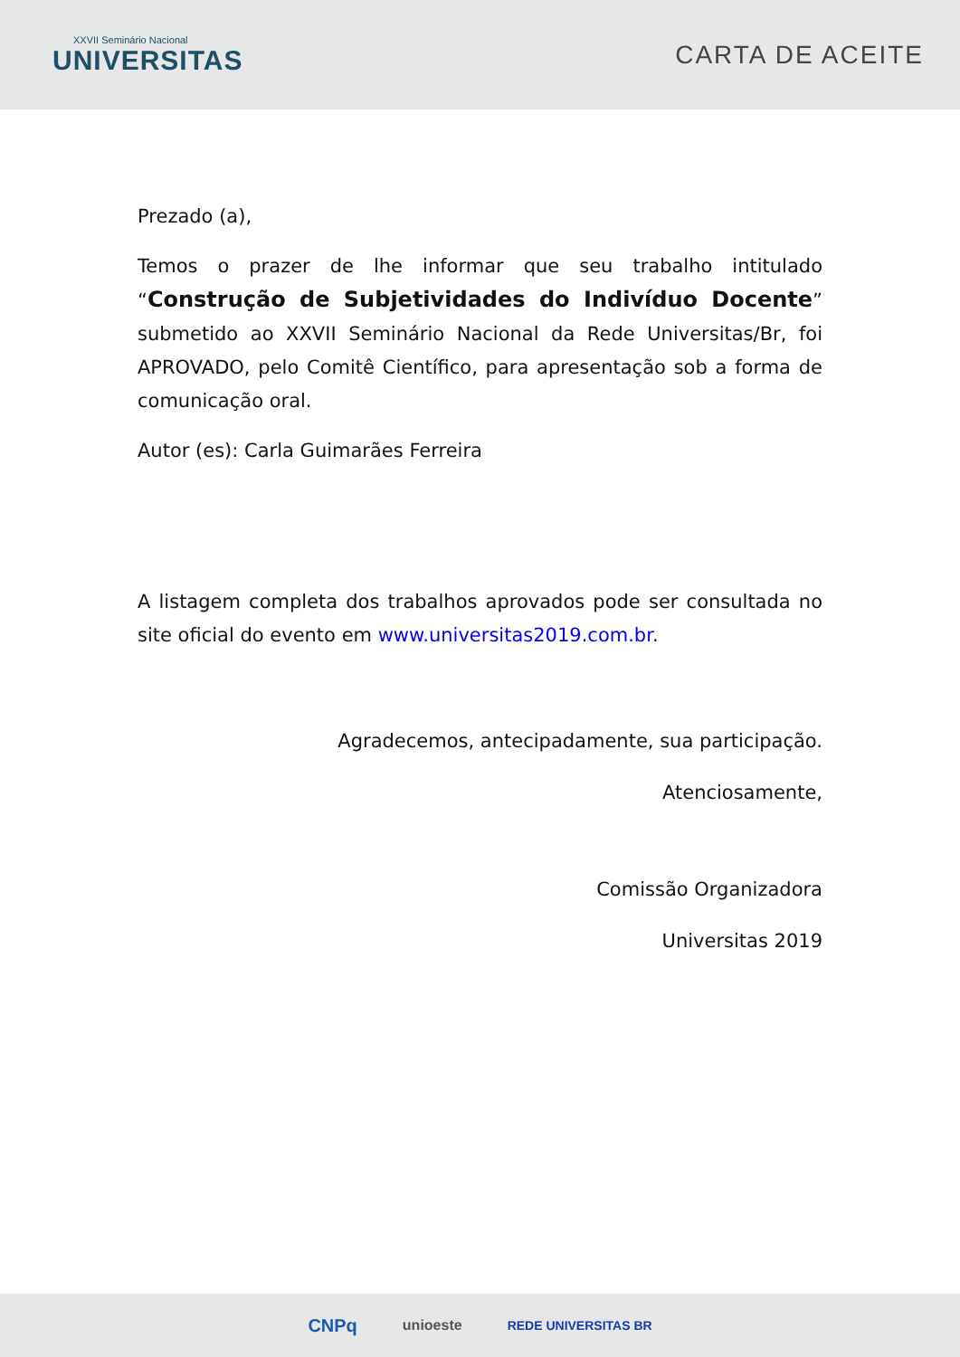XXVII Seminário Nacional
UNIVERSITAS
CARTA DE ACEITE
Prezado (a),
Temos o prazer de lhe informar que seu trabalho intitulado “Construção de Subjetividades do Indivíduo Docente” submetido ao XXVII Seminário Nacional da Rede Universitas/Br, foi APROVADO, pelo Comitê Científico, para apresentação sob a forma de comunicação oral.
Autor (es): Carla Guimarães Ferreira
A listagem completa dos trabalhos aprovados pode ser consultada no site oficial do evento em www.universitas2019.com.br.
Agradecemos, antecipadamente, sua participação.
Atenciosamente,
Comissão Organizadora
Universitas 2019
CNPq unioeste REDE UNIVERSITAS BR